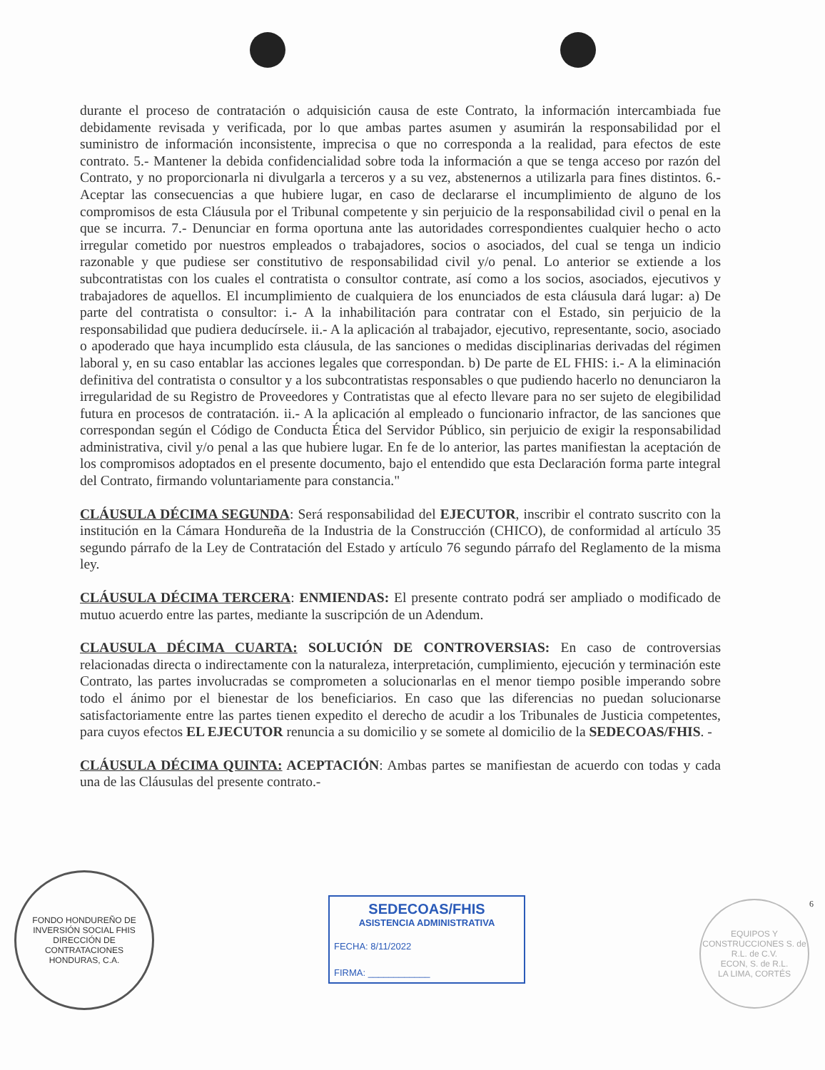durante el proceso de contratación o adquisición causa de este Contrato, la información intercambiada fue debidamente revisada y verificada, por lo que ambas partes asumen y asumirán la responsabilidad por el suministro de información inconsistente, imprecisa o que no corresponda a la realidad, para efectos de este contrato. 5.- Mantener la debida confidencialidad sobre toda la información a que se tenga acceso por razón del Contrato, y no proporcionarla ni divulgarla a terceros y a su vez, abstenernos a utilizarla para fines distintos. 6.- Aceptar las consecuencias a que hubiere lugar, en caso de declararse el incumplimiento de alguno de los compromisos de esta Cláusula por el Tribunal competente y sin perjuicio de la responsabilidad civil o penal en la que se incurra. 7.- Denunciar en forma oportuna ante las autoridades correspondientes cualquier hecho o acto irregular cometido por nuestros empleados o trabajadores, socios o asociados, del cual se tenga un indicio razonable y que pudiese ser constitutivo de responsabilidad civil y/o penal. Lo anterior se extiende a los subcontratistas con los cuales el contratista o consultor contrate, así como a los socios, asociados, ejecutivos y trabajadores de aquellos. El incumplimiento de cualquiera de los enunciados de esta cláusula dará lugar: a) De parte del contratista o consultor: i.- A la inhabilitación para contratar con el Estado, sin perjuicio de la responsabilidad que pudiera deducírsele. ii.- A la aplicación al trabajador, ejecutivo, representante, socio, asociado o apoderado que haya incumplido esta cláusula, de las sanciones o medidas disciplinarias derivadas del régimen laboral y, en su caso entablar las acciones legales que correspondan. b) De parte de EL FHIS: i.- A la eliminación definitiva del contratista o consultor y a los subcontratistas responsables o que pudiendo hacerlo no denunciaron la irregularidad de su Registro de Proveedores y Contratistas que al efecto llevare para no ser sujeto de elegibilidad futura en procesos de contratación. ii.- A la aplicación al empleado o funcionario infractor, de las sanciones que correspondan según el Código de Conducta Ética del Servidor Público, sin perjuicio de exigir la responsabilidad administrativa, civil y/o penal a las que hubiere lugar. En fe de lo anterior, las partes manifiestan la aceptación de los compromisos adoptados en el presente documento, bajo el entendido que esta Declaración forma parte integral del Contrato, firmando voluntariamente para constancia."
CLÁUSULA DÉCIMA SEGUNDA: Será responsabilidad del EJECUTOR, inscribir el contrato suscrito con la institución en la Cámara Hondureña de la Industria de la Construcción (CHICO), de conformidad al artículo 35 segundo párrafo de la Ley de Contratación del Estado y artículo 76 segundo párrafo del Reglamento de la misma ley.
CLÁUSULA DÉCIMA TERCERA: ENMIENDAS: El presente contrato podrá ser ampliado o modificado de mutuo acuerdo entre las partes, mediante la suscripción de un Adendum.
CLAUSULA DÉCIMA CUARTA: SOLUCIÓN DE CONTROVERSIAS: En caso de controversias relacionadas directa o indirectamente con la naturaleza, interpretación, cumplimiento, ejecución y terminación este Contrato, las partes involucradas se comprometen a solucionarlas en el menor tiempo posible imperando sobre todo el ánimo por el bienestar de los beneficiarios. En caso que las diferencias no puedan solucionarse satisfactoriamente entre las partes tienen expedito el derecho de acudir a los Tribunales de Justicia competentes, para cuyos efectos EL EJECUTOR renuncia a su domicilio y se somete al domicilio de la SEDECOAS/FHIS. -
CLÁUSULA DÉCIMA QUINTA: ACEPTACIÓN: Ambas partes se manifiestan de acuerdo con todas y cada una de las Cláusulas del presente contrato.-
FONDO HONDUREÑO DE INVERSIÓN SOCIAL FHIS
DIRECCIÓN DE CONTRATACIONES
HONDURAS, C.A.
SEDECOAS/FHIS
ASISTENCIA ADMINISTRATIVA
FECHA: 8/11/2022
FIRMA: ____________
EQUIPOS Y CONSTRUCCIONES S. de R.L. de C.V.
ECON, S. de R.L.
LA LIMA, CORTÉS
6